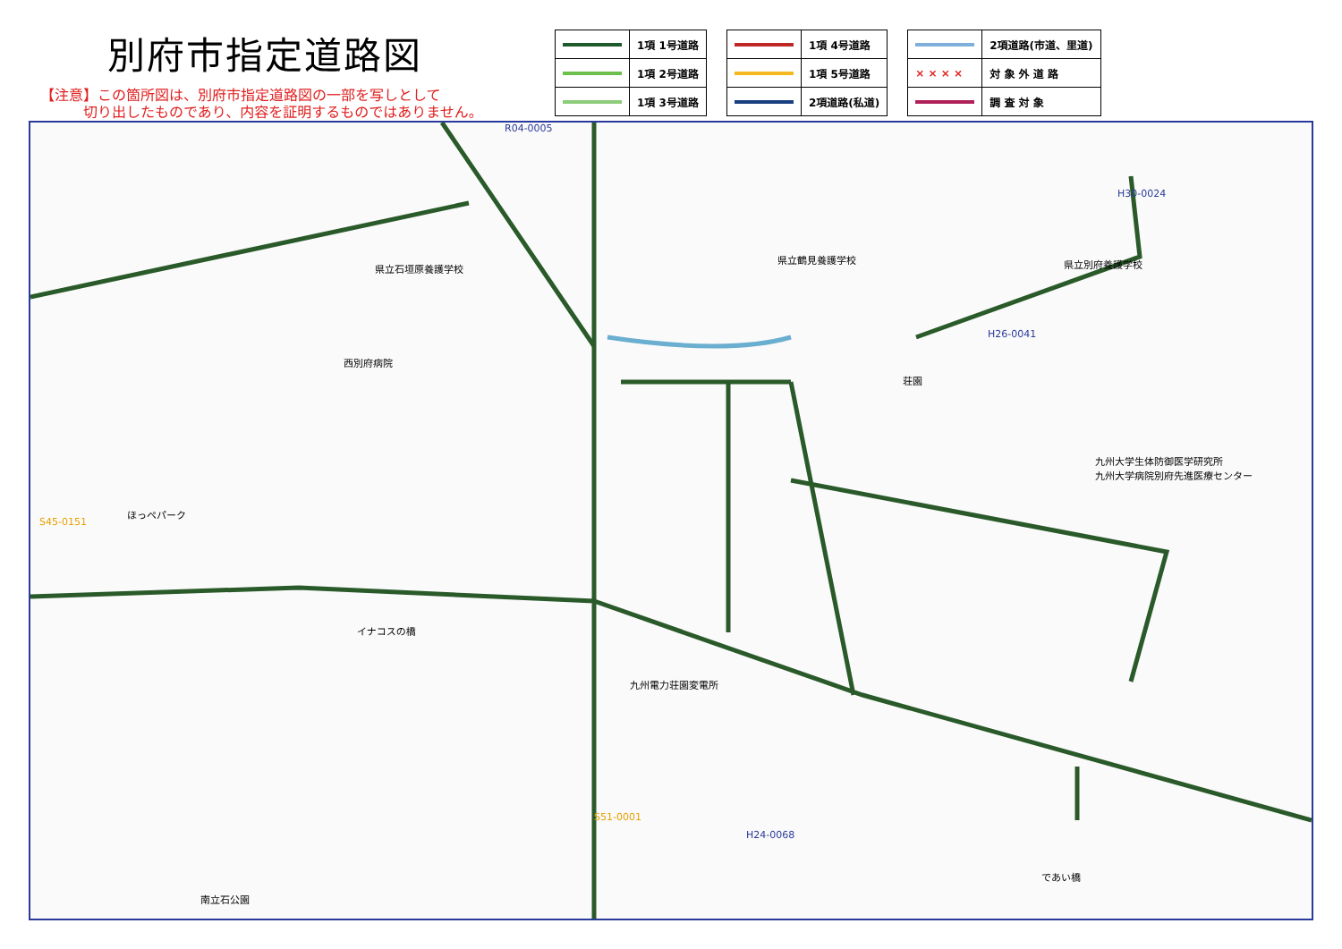別府市指定道路図
【注意】この箇所図は、別府市指定道路図の一部を写しとして
　　　切り出したものであり、内容を証明するものではありません。
| | 1項 1号道路 |
| | 1項 2号道路 |
| | 1項 3号道路 |
| | 1項 4号道路 |
| | 1項 5号道路 |
| | 2項道路(私道) |
| | 2項道路(市道、里道) |
| × × × × | 対 象 外 道 路 |
| | 調 査 対 象 |
県立石垣原養護学校
西別府病院
県立鶴見養護学校 県立別府養護学校
荘園
九州大学生体防御医学研究所
九州大学病院別府先進医療センター
ほっぺパーク
イナコスの橋
九州電力荘園変電所
南立石公園
であい橋
R04-0005
H30-0024
H26-0041
S45-0151
S51-0001
H24-0068